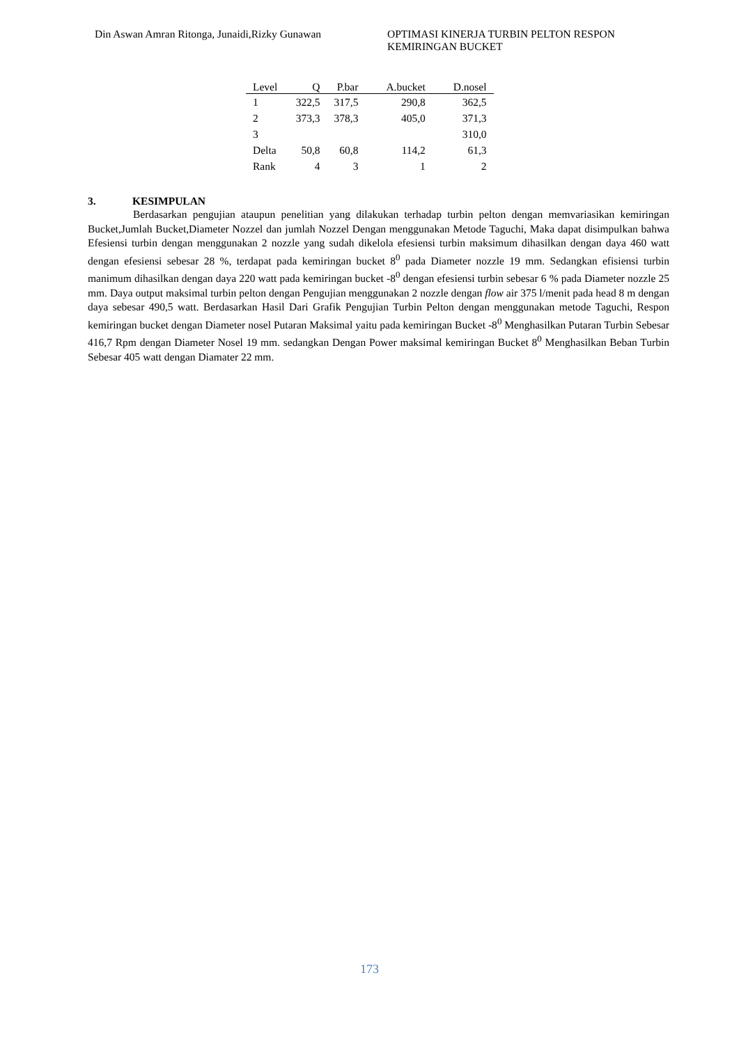Din Aswan Amran Ritonga, Junaidi,Rizky Gunawan
OPTIMASI KINERJA TURBIN PELTON RESPON KEMIRINGAN BUCKET
| Level | Q | P.bar | A.bucket | D.nosel |
| --- | --- | --- | --- | --- |
| 1 | 322,5 | 317,5 | 290,8 | 362,5 |
| 2 | 373,3 | 378,3 | 405,0 | 371,3 |
| 3 | | | | 310,0 |
| Delta | 50,8 | 60,8 | 114,2 | 61,3 |
| Rank | 4 | 3 | 1 | 2 |
3. KESIMPULAN
Berdasarkan pengujian ataupun penelitian yang dilakukan terhadap turbin pelton dengan memvariasikan kemiringan Bucket,Jumlah Bucket,Diameter Nozzel dan jumlah Nozzel Dengan menggunakan Metode Taguchi, Maka dapat disimpulkan bahwa Efesiensi turbin dengan menggunakan 2 nozzle yang sudah dikelola efesiensi turbin maksimum dihasilkan dengan daya 460 watt dengan efesiensi sebesar 28 %, terdapat pada kemiringan bucket 8<sup>0</sup> pada Diameter nozzle 19 mm. Sedangkan efisiensi turbin manimum dihasilkan dengan daya 220 watt pada kemiringan bucket -8<sup>0</sup> dengan efesiensi turbin sebesar 6 % pada Diameter nozzle 25 mm. Daya output maksimal turbin pelton dengan Pengujian menggunakan 2 nozzle dengan flow air 375 l/menit pada head 8 m dengan daya sebesar 490,5 watt. Berdasarkan Hasil Dari Grafik Pengujian Turbin Pelton dengan menggunakan metode Taguchi, Respon kemiringan bucket dengan Diameter nosel Putaran Maksimal yaitu pada kemiringan Bucket -8<sup>0</sup> Menghasilkan Putaran Turbin Sebesar 416,7 Rpm dengan Diameter Nosel 19 mm. sedangkan Dengan Power maksimal kemiringan Bucket 8<sup>0</sup> Menghasilkan Beban Turbin Sebesar 405 watt dengan Diamater 22 mm.
173